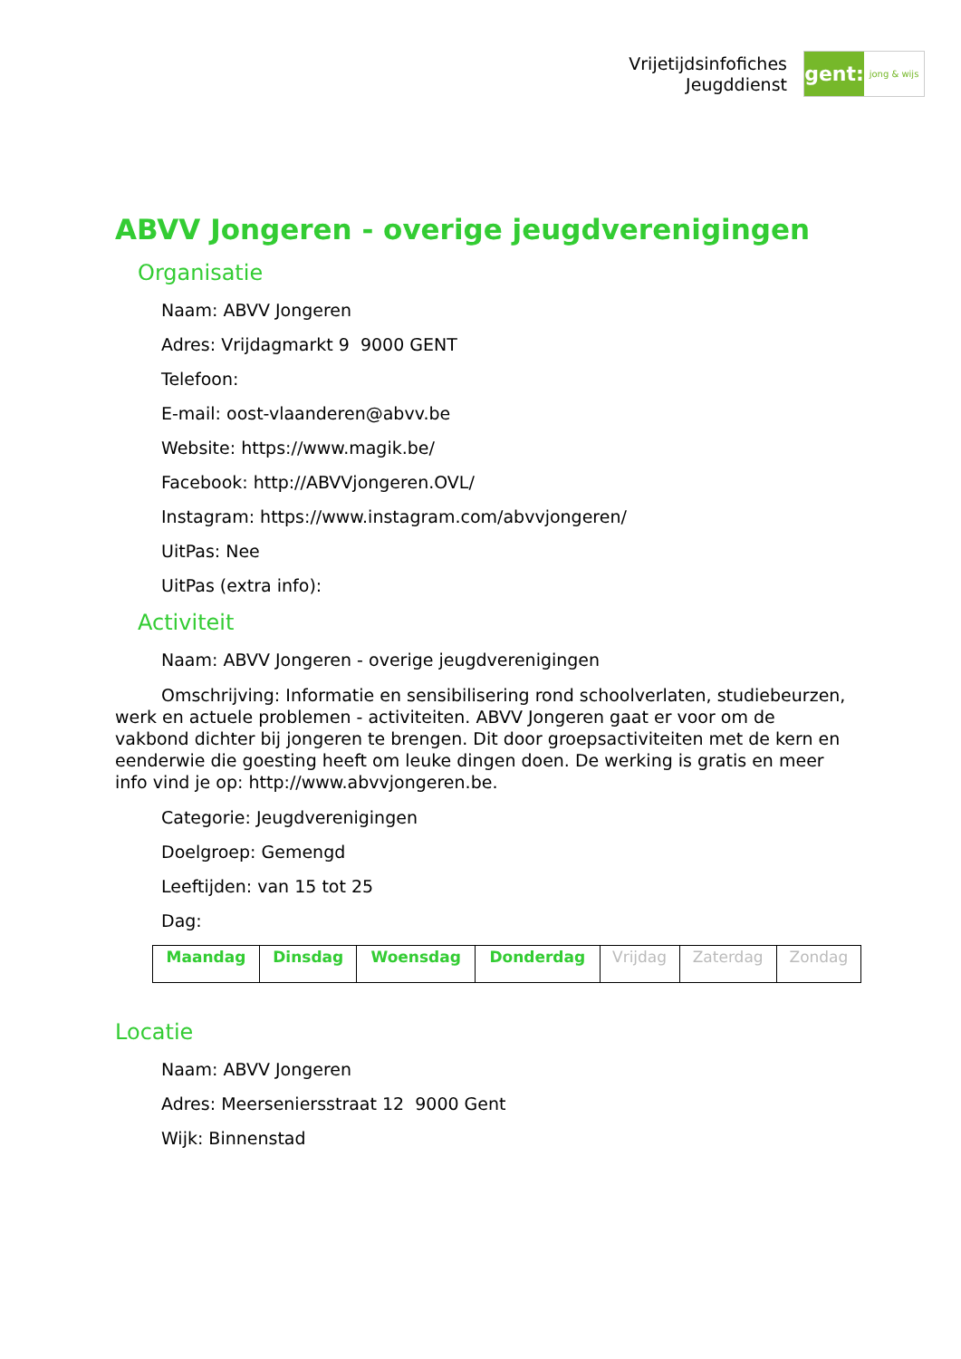Vrijetijdsinfofiches
Jeugddienst
gent:
jong & wijs
ABVV Jongeren - overige jeugdverenigingen
Organisatie
Naam: ABVV Jongeren
Adres: Vrijdagmarkt 9 9000 GENT
Telefoon:
E-mail: oost-vlaanderen@abvv.be
Website: https://www.magik.be/
Facebook: http://ABVVjongeren.OVL/
Instagram: https://www.instagram.com/abvvjongeren/
UitPas: Nee
UitPas (extra info):
Activiteit
Naam: ABVV Jongeren - overige jeugdverenigingen
Omschrijving: Informatie en sensibilisering rond schoolverlaten, studiebeurzen, werk en actuele problemen - activiteiten. ABVV Jongeren gaat er voor om de vakbond dichter bij jongeren te brengen. Dit door groepsactiviteiten met de kern en eenderwie die goesting heeft om leuke dingen doen. De werking is gratis en meer info vind je op: http://www.abvvjongeren.be.
Categorie: Jeugdverenigingen
Doelgroep: Gemengd
Leeftijden: van 15 tot 25
Dag:
| Maandag | Dinsdag | Woensdag | Donderdag | Vrijdag | Zaterdag | Zondag |
Locatie
Naam: ABVV Jongeren
Adres: Meerseniersstraat 12 9000 Gent
Wijk: Binnenstad